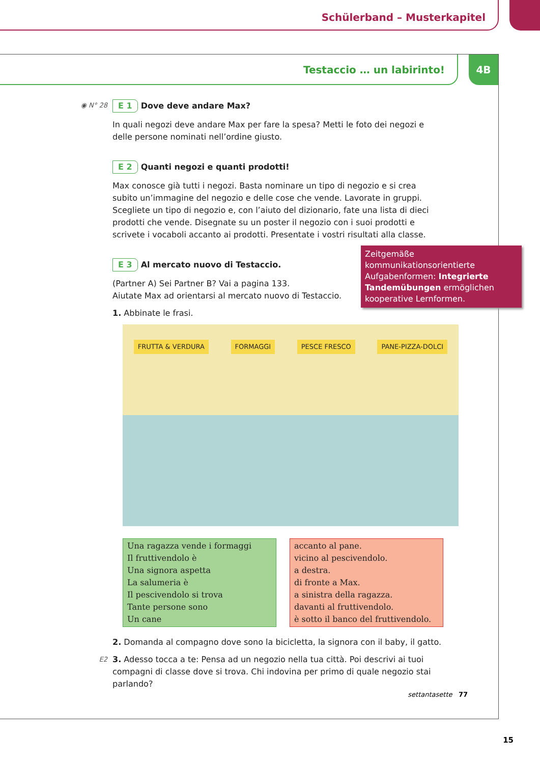Schülerband – Musterkapitel
Testaccio … un labirinto!
4B
◉ N° 28
E 1 Dove deve andare Max?
In quali negozi deve andare Max per fare la spesa? Metti le foto dei negozi e delle persone nominati nell’ordine giusto.
E 2 Quanti negozi e quanti prodotti!
Max conosce già tutti i negozi. Basta nominare un tipo di negozio e si crea subito un’immagine del negozio e delle cose che vende. Lavorate in gruppi. Scegliete un tipo di negozio e, con l’aiuto del dizionario, fate una lista di dieci prodotti che vende. Disegnate su un poster il negozio con i suoi prodotti e scrivete i vocaboli accanto ai prodotti. Presentate i vostri risultati alla classe.
E 3 Al mercato nuovo di Testaccio.
(Partner A) Sei Partner B? Vai a pagina 133.
Aiutate Max ad orientarsi al mercato nuovo di Testaccio.
1. Abbinate le frasi.
FRUTTA & VERDURA FORMAGGI PESCE FRESCO PANE-PIZZA-DOLCI
Una ragazza vende i formaggi
Il fruttivendolo è
Una signora aspetta
La salumeria è
Il pescivendolo si trova
Tante persone sono
Un cane
accanto al pane.
vicino al pescivendolo.
a destra.
di fronte a Max.
a sinistra della ragazza.
davanti al fruttivendolo.
è sotto il banco del fruttivendolo.
2. Domanda al compagno dove sono la bicicletta, la signora con il baby, il gatto.
E2
3. Adesso tocca a te: Pensa ad un negozio nella tua città. Poi descrivi ai tuoi compagni di classe dove si trova. Chi indovina per primo di quale negozio stai parlando?
settantasette 77
Zeitgemäße kommunikationsorientierte Aufgabenformen: Integrierte Tandem­übungen ermöglichen kooperative Lern­formen.
15